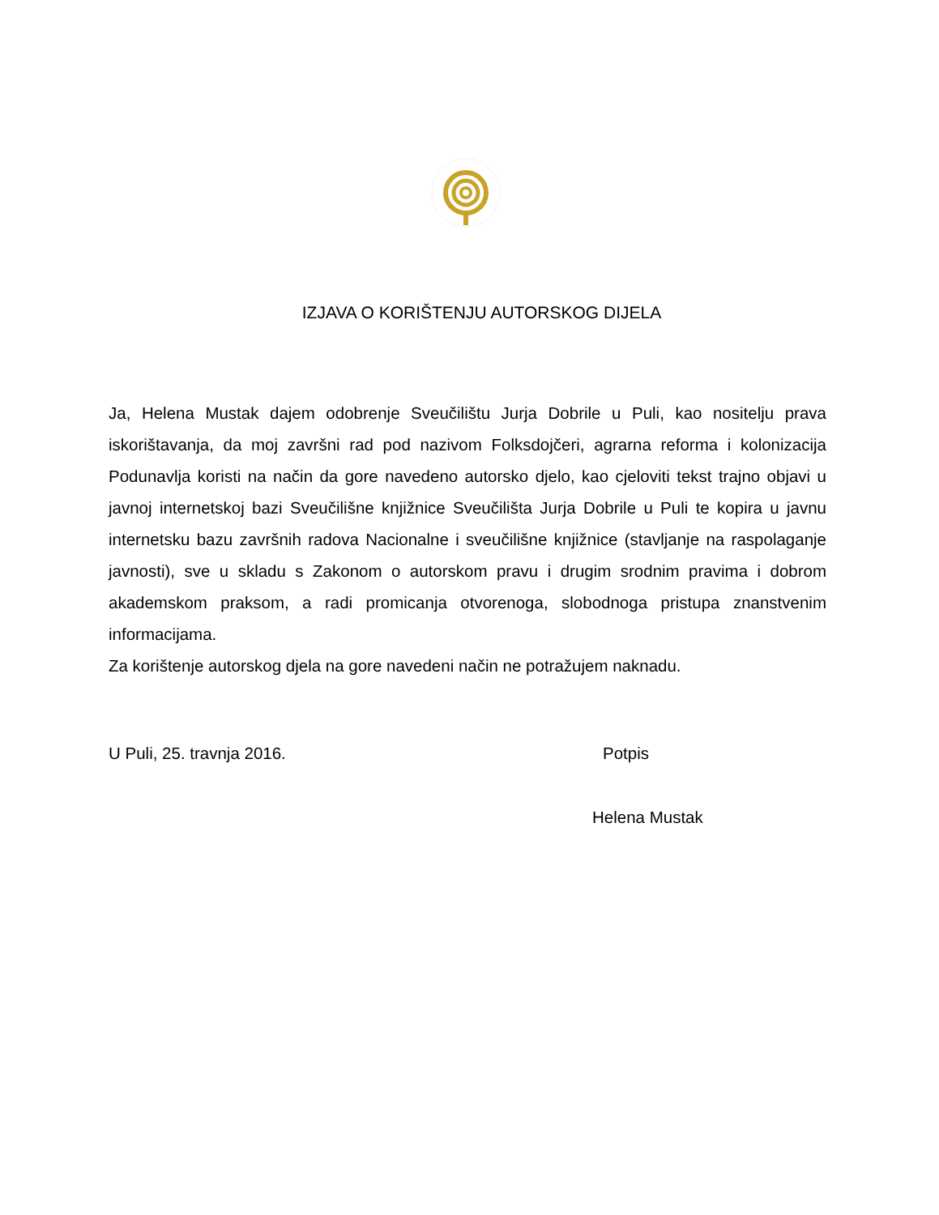IZJAVA O KORIŠTENJU AUTORSKOG DIJELA
Ja, Helena Mustak dajem odobrenje Sveučilištu Jurja Dobrile u Puli, kao nositelju prava iskorištavanja, da moj završni rad pod nazivom Folksdojčeri, agrarna reforma i kolonizacija Podunavlja koristi na način da gore navedeno autorsko djelo, kao cjeloviti tekst trajno objavi u javnoj internetskoj bazi Sveučilišne knjižnice Sveučilišta Jurja Dobrile u Puli te kopira u javnu internetsku bazu završnih radova Nacionalne i sveučilišne knjižnice (stavljanje na raspolaganje javnosti), sve u skladu s Zakonom o autorskom pravu i drugim srodnim pravima i dobrom akademskom praksom, a radi promicanja otvorenoga, slobodnoga pristupa znanstvenim informacijama.
Za korištenje autorskog djela na gore navedeni način ne potražujem naknadu.
U Puli, 25. travnja 2016. Potpis
Helena Mustak